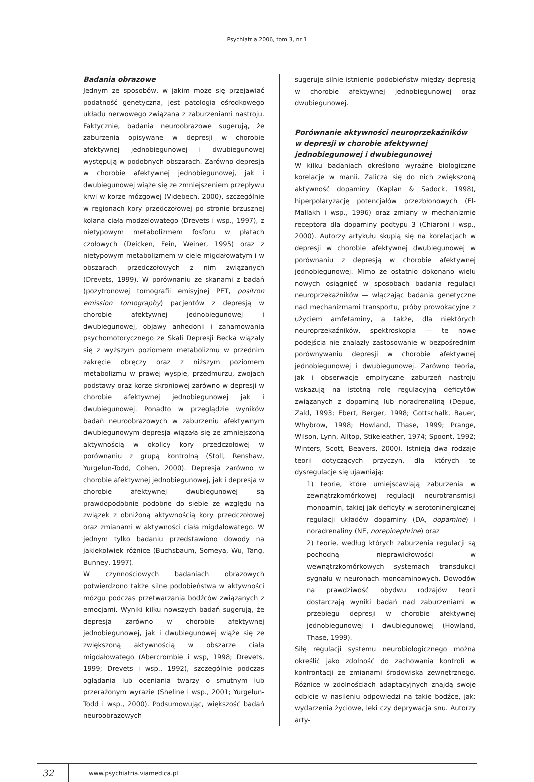Psychiatria 2006, tom 3, nr 1
Badania obrazowe
Jednym ze sposobów, w jakim może się przejawiać podatność genetyczna, jest patologia ośrodkowego układu nerwowego związana z zaburzeniami nastroju. Faktycznie, badania neuroobrazowe sugerują, że zaburzenia opisywane w depresji w chorobie afektywnej jednobiegunowej i dwubiegunowej występują w podobnych obszarach. Zarówno depresja w chorobie afektywnej jednobiegunowej, jak i dwubiegunowej wiąże się ze zmniejszeniem przepływu krwi w korze mózgowej (Videbech, 2000), szczególnie w regionach kory przedczołowej po stronie brzusznej kolana ciała modzelowatego (Drevets i wsp., 1997), z nietypowym metabolizmem fosforu w płatach czołowych (Deicken, Fein, Weiner, 1995) oraz z nietypowym metabolizmem w ciele migdałowatym i w obszarach przedczołowych z nim związanych (Drevets, 1999). W porównaniu ze skanami z badań (pozytronowej tomografii emisyjnej PET, positron emission tomography) pacjentów z depresją w chorobie afektywnej jednobiegunowej i dwubiegunowej, objawy anhedonii i zahamowania psychomotorycznego ze Skali Depresji Becka wiązały się z wyższym poziomem metabolizmu w przednim zakręcie obręczy oraz z niższym poziomem metabolizmu w prawej wyspie, przedmurzu, zwojach podstawy oraz korze skroniowej zarówno w depresji w chorobie afektywnej jednobiegunowej jak i dwubiegunowej. Ponadto w przeglądzie wyników badań neuroobrazowych w zaburzeniu afektywnym dwubiegunowym depresja wiązała się ze zmniejszoną aktywnością w okolicy kory przedczołowej w porównaniu z grupą kontrolną (Stoll, Renshaw, Yurgelun-Todd, Cohen, 2000). Depresja zarówno w chorobie afektywnej jednobiegunowej, jak i depresja w chorobie afektywnej dwubiegunowej są prawdopodobnie podobne do siebie ze względu na związek z obniżoną aktywnością kory przedczołowej oraz zmianami w aktywności ciała migdałowatego. W jednym tylko badaniu przedstawiono dowody na jakiekolwiek różnice (Buchsbaum, Someya, Wu, Tang, Bunney, 1997).
W czynnościowych badaniach obrazowych potwierdzono także silne podobieństwa w aktywności mózgu podczas przetwarzania bodźców związanych z emocjami. Wyniki kilku nowszych badań sugerują, że depresja zarówno w chorobie afektywnej jednobiegunowej, jak i dwubiegunowej wiąże się ze zwiększoną aktywnością w obszarze ciała migdałowatego (Abercrombie i wsp, 1998; Drevets, 1999; Drevets i wsp., 1992), szczególnie podczas oglądania lub oceniania twarzy o smutnym lub przerażonym wyrazie (Sheline i wsp., 2001; Yurgelun-Todd i wsp., 2000). Podsumowując, większość badań neuroobrazowych
sugeruje silnie istnienie podobieństw między depresją w chorobie afektywnej jednobiegunowej oraz dwubiegunowej.
Porównanie aktywności neuroprzekaźników w depresji w chorobie afektywnej jednobiegunowej i dwubiegunowej
W kilku badaniach określono wyraźne biologiczne korelacje w manii. Zalicza się do nich zwiększoną aktywność dopaminy (Kaplan & Sadock, 1998), hiperpolaryzację potencjałów przezbłonowych (El-Mallakh i wsp., 1996) oraz zmiany w mechanizmie receptora dla dopaminy podtypu 3 (Chiaroni i wsp., 2000). Autorzy artykułu skupią się na korelacjach w depresji w chorobie afektywnej dwubiegunowej w porównaniu z depresją w chorobie afektywnej jednobiegunowej. Mimo że ostatnio dokonano wielu nowych osiągnięć w sposobach badania regulacji neuroprzekaźników — włączając badania genetyczne nad mechanizmami transportu, próby prowokacyjne z użyciem amfetaminy, a także, dla niektórych neuroprzekaźników, spektroskopia — te nowe podejścia nie znalazły zastosowanie w bezpośrednim porównywaniu depresji w chorobie afektywnej jednobiegunowej i dwubiegunowej. Zarówno teoria, jak i obserwacje empiryczne zaburzeń nastroju wskazują na istotną rolę regulacyjną deficytów związanych z dopaminą lub noradrenaliną (Depue, Zald, 1993; Ebert, Berger, 1998; Gottschalk, Bauer, Whybrow, 1998; Howland, Thase, 1999; Prange, Wilson, Lynn, Alltop, Stikeleather, 1974; Spoont, 1992; Winters, Scott, Beavers, 2000). Istnieją dwa rodzaje teorii dotyczących przyczyn, dla których te dysregulacje się ujawniają:
1) teorie, które umiejscawiają zaburzenia w zewnątrzkomórkowej regulacji neurotransmisji monoamin, takiej jak deficyty w serotoninergicznej regulacji układów dopaminy (DA, dopamine) i noradrenaliny (NE, norepinephrine) oraz
2) teorie, według których zaburzenia regulacji są pochodną nieprawidłowości w wewnątrzkomórkowych systemach transdukcji sygnału w neuronach monoaminowych. Dowodów na prawdziwość obydwu rodzajów teorii dostarczają wyniki badań nad zaburzeniami w przebiegu depresji w chorobie afektywnej jednobiegunowej i dwubiegunowej (Howland, Thase, 1999).
Siłę regulacji systemu neurobiologicznego można określić jako zdolność do zachowania kontroli w konfrontacji ze zmianami środowiska zewnętrznego. Różnice w zdolnościach adaptacyjnych znajdą swoje odbicie w nasileniu odpowiedzi na takie bodźce, jak: wydarzenia życiowe, leki czy deprywacja snu. Autorzy arty-
32
www.psychiatria.viamedica.pl